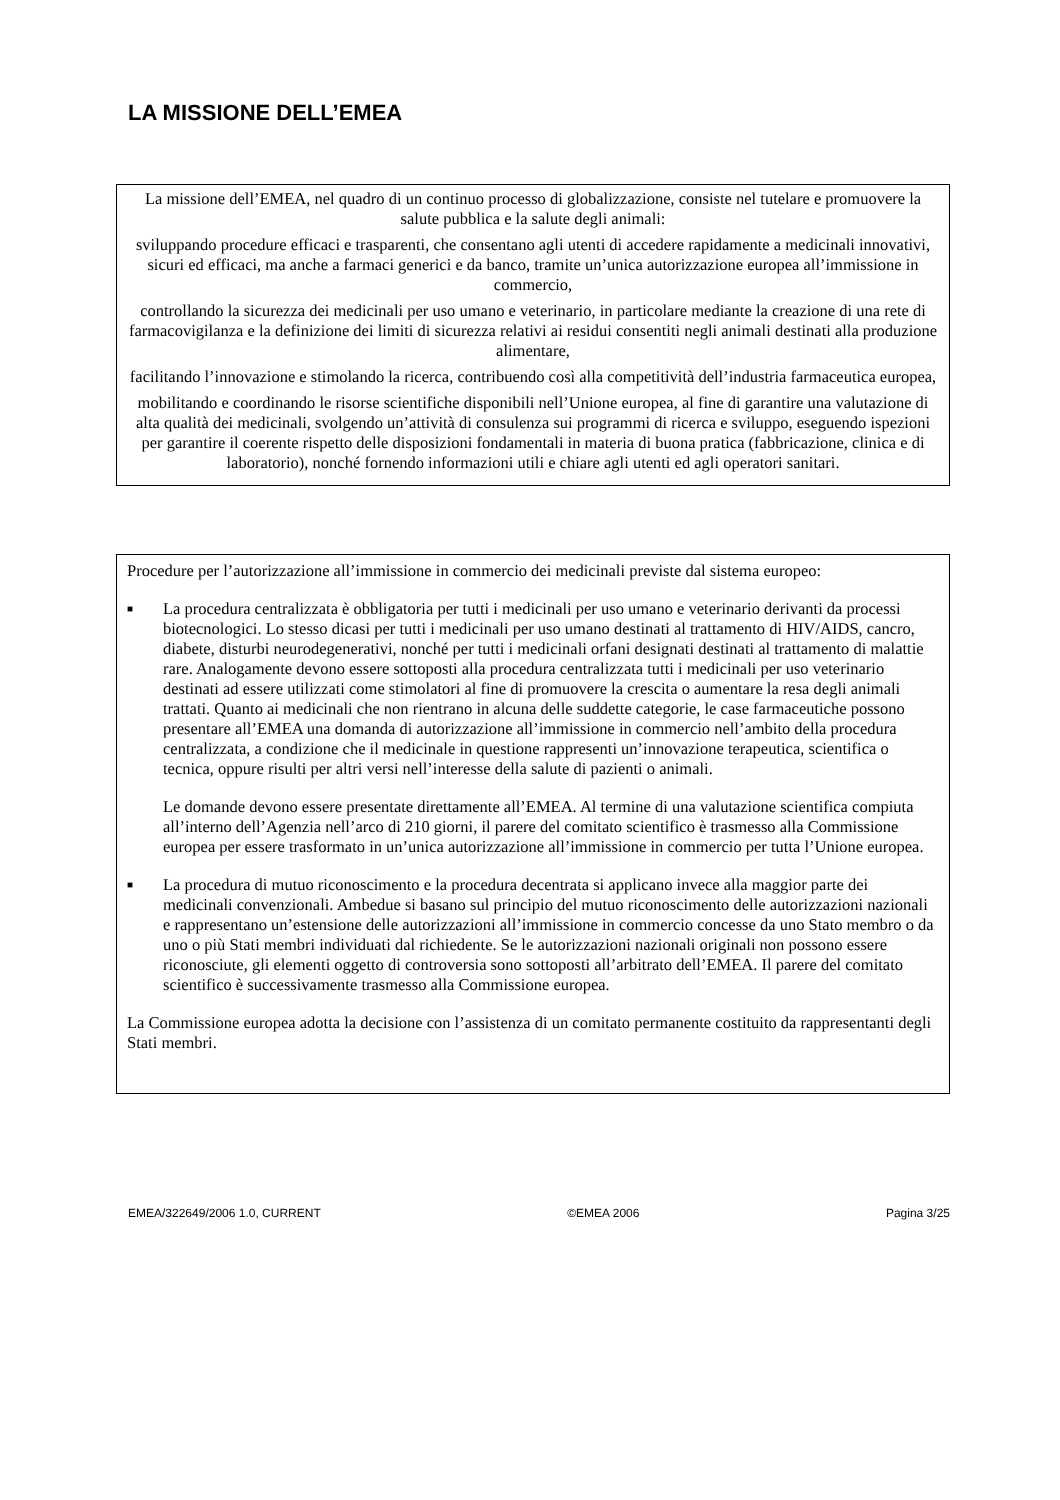LA MISSIONE DELL’EMEA
La missione dell’EMEA, nel quadro di un continuo processo di globalizzazione, consiste nel tutelare e promuovere la salute pubblica e la salute degli animali:
sviluppando procedure efficaci e trasparenti, che consentano agli utenti di accedere rapidamente a medicinali innovativi, sicuri ed efficaci, ma anche a farmaci generici e da banco, tramite un’unica autorizzazione europea all’immissione in commercio,
controllando la sicurezza dei medicinali per uso umano e veterinario, in particolare mediante la creazione di una rete di farmacovigilanza e la definizione dei limiti di sicurezza relativi ai residui consentiti negli animali destinati alla produzione alimentare,
facilitando l’innovazione e stimolando la ricerca, contribuendo così alla competitività dell’industria farmaceutica europea,
mobilitando e coordinando le risorse scientifiche disponibili nell’Unione europea, al fine di garantire una valutazione di alta qualità dei medicinali, svolgendo un’attività di consulenza sui programmi di ricerca e sviluppo, eseguendo ispezioni per garantire il coerente rispetto delle disposizioni fondamentali in materia di buona pratica (fabbricazione, clinica e di laboratorio), nonché fornendo informazioni utili e chiare agli utenti ed agli operatori sanitari.
Procedure per l’autorizzazione all’immissione in commercio dei medicinali previste dal sistema europeo:
■
La procedura centralizzata è obbligatoria per tutti i medicinali per uso umano e veterinario derivanti da processi biotecnologici. Lo stesso dicasi per tutti i medicinali per uso umano destinati al trattamento di HIV/AIDS, cancro, diabete, disturbi neurodegenerativi, nonché per tutti i medicinali orfani designati destinati al trattamento di malattie rare. Analogamente devono essere sottoposti alla procedura centralizzata tutti i medicinali per uso veterinario destinati ad essere utilizzati come stimolatori al fine di promuovere la crescita o aumentare la resa degli animali trattati. Quanto ai medicinali che non rientrano in alcuna delle suddette categorie, le case farmaceutiche possono presentare all’EMEA una domanda di autorizzazione all’immissione in commercio nell’ambito della procedura centralizzata, a condizione che il medicinale in questione rappresenti un’innovazione terapeutica, scientifica o tecnica, oppure risulti per altri versi nell’interesse della salute di pazienti o animali.
Le domande devono essere presentate direttamente all’EMEA. Al termine di una valutazione scientifica compiuta all’interno dell’Agenzia nell’arco di 210 giorni, il parere del comitato scientifico è trasmesso alla Commissione europea per essere trasformato in un’unica autorizzazione all’immissione in commercio per tutta l’Unione europea.
■
La procedura di mutuo riconoscimento e la procedura decentrata si applicano invece alla maggior parte dei medicinali convenzionali. Ambedue si basano sul principio del mutuo riconoscimento delle autorizzazioni nazionali e rappresentano un’estensione delle autorizzazioni all’immissione in commercio concesse da uno Stato membro o da uno o più Stati membri individuati dal richiedente. Se le autorizzazioni nazionali originali non possono essere riconosciute, gli elementi oggetto di controversia sono sottoposti all’arbitrato dell’EMEA. Il parere del comitato scientifico è successivamente trasmesso alla Commissione europea.
La Commissione europea adotta la decisione con l’assistenza di un comitato permanente costituito da rappresentanti degli Stati membri.
EMEA/322649/2006 1.0, CURRENT ©EMEA 2006 Pagina 3/25